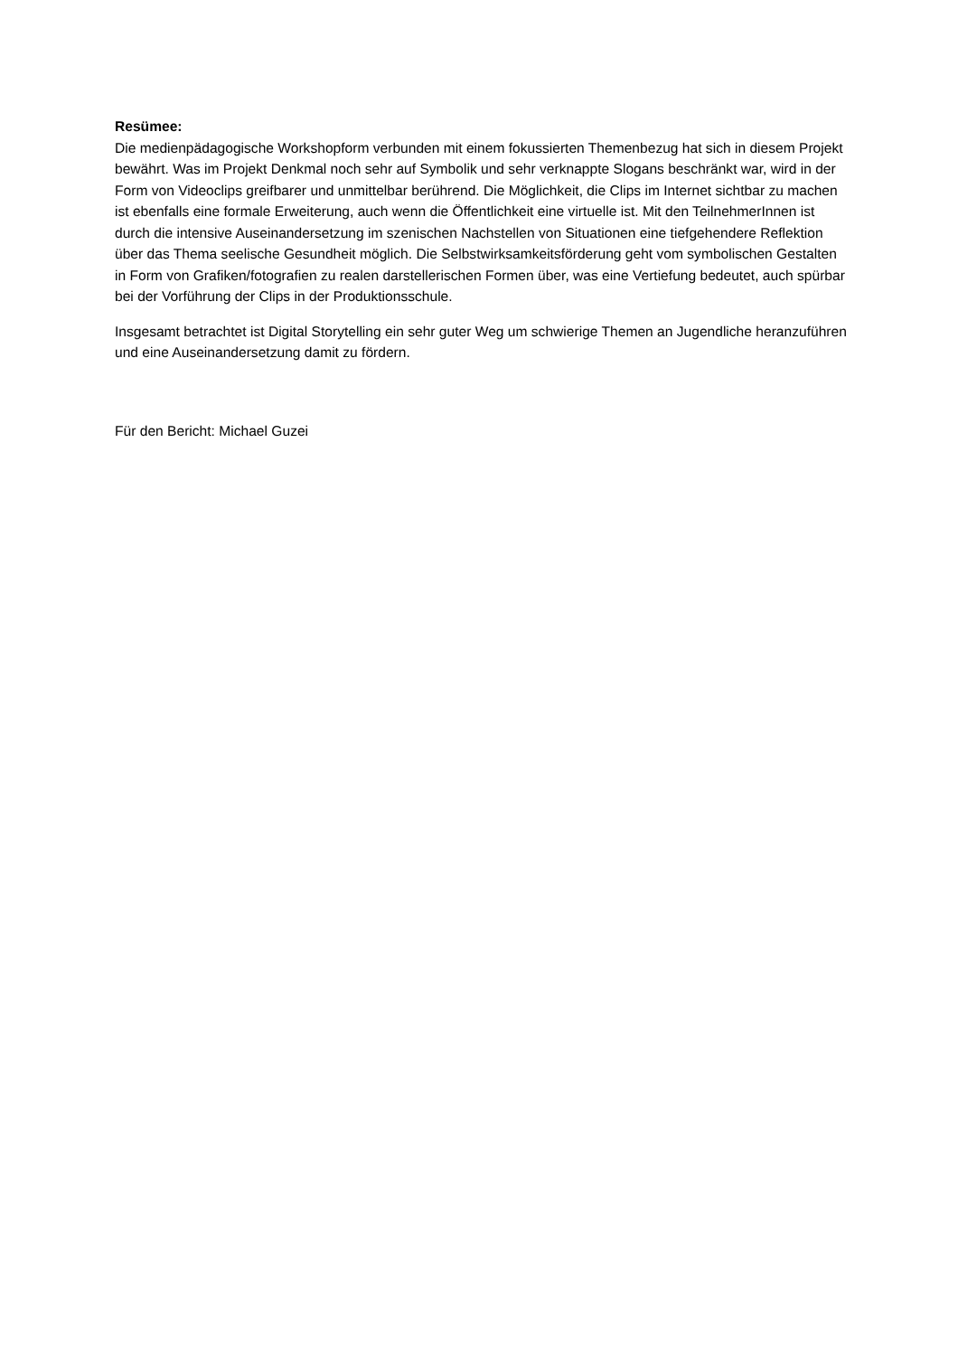Resümee:
Die medienpädagogische Workshopform verbunden mit einem fokussierten Themenbezug hat sich in diesem Projekt bewährt. Was im Projekt Denkmal noch sehr auf Symbolik und sehr verknappte Slogans beschränkt war, wird in der Form von Videoclips greifbarer und unmittelbar berührend. Die Möglichkeit, die Clips im Internet sichtbar zu machen ist ebenfalls eine formale Erweiterung, auch wenn die Öffentlichkeit eine virtuelle ist. Mit den TeilnehmerInnen ist durch die intensive Auseinandersetzung im szenischen Nachstellen von Situationen eine tiefgehendere Reflektion über das Thema seelische Gesundheit möglich. Die Selbstwirksamkeitsförderung geht vom symbolischen Gestalten in Form von Grafiken/fotografien zu realen darstellerischen Formen über, was eine Vertiefung bedeutet, auch spürbar bei der Vorführung der Clips in der Produktionsschule.
Insgesamt betrachtet ist Digital Storytelling ein sehr guter Weg um schwierige Themen an Jugendliche heranzuführen und eine Auseinandersetzung damit zu fördern.
Für den Bericht: Michael Guzei